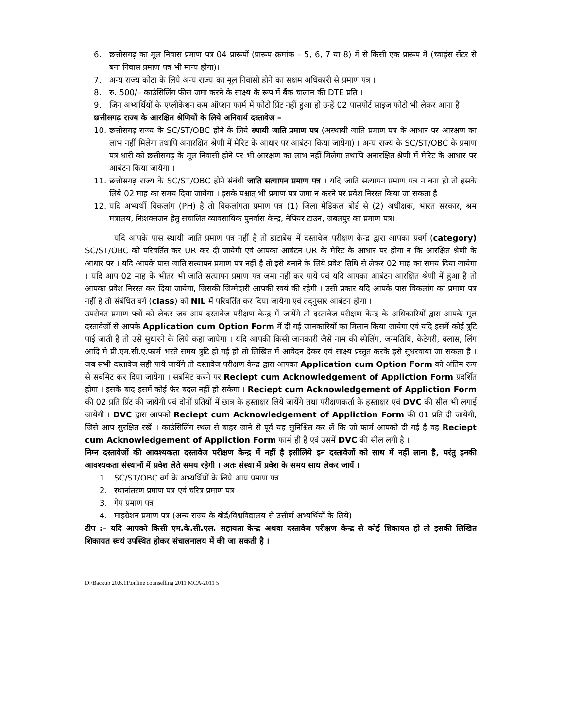6. छत्तीसगढ़ का मूल निवास प्रमाण पत्र 04 प्रारूपों (प्रारूप क्रमांक – 5, 6, 7 या 8) में से किसी एक प्रारूप में (च्वाइंस सेंटर से बना निवास प्रमाण पत्र भी मान्य होगा)।
7. अन्य राज्य कोटा के लिये अन्य राज्य का मूल निवासी होने का सक्षम अधिकारी से प्रमाण पत्र ।
8. रु. 500/– काउंसिलिंग फीस जमा करने के साक्ष्य के रूप में बैंक चालान की DTE प्रति ।
9. जिन अभ्यर्थियों के एप्लीकेशन कम ऑप्शन फार्म में फोटो प्रिंट नहीं हुआ हो उन्हें 02 पासपोर्ट साइज फोटो भी लेकर आना है
छत्तीसगढ़ राज्य के आरक्षित श्रेणियों के लिये अनिवार्य दस्तावेज –
10. छत्तीसगढ़ राज्य के SC/ST/OBC होने के लिये स्थायी जाति प्रमाण पत्र (अस्थायी जाति प्रमाण पत्र के आधार पर आरक्षण का लाभ नहीं मिलेगा तथापि अनारक्षित श्रेणी में मेरिट के आधार पर आबंटन किया जायेगा) । अन्य राज्य के SC/ST/OBC के प्रमाण पत्र धारी को छत्तीसगढ़ के मूल निवासी होने पर भी आरक्षण का लाभ नहीं मिलेगा तथापि अनारक्षित श्रेणी में मेरिट के आधार पर आबंटन किया जायेगा ।
11. छत्तीसगढ़ राज्य के SC/ST/OBC होने संबंधी जाति सत्यापन प्रमाण पत्र । यदि जाति सत्यापन प्रमाण पत्र न बना हो तो इसके लिये 02 माह का समय दिया जायेगा । इसके पश्चात् भी प्रमाण पत्र जमा न करने पर प्रवेश निरस्त किया जा सकता है
12. यदि अभ्यर्थी विकलांग (PH) है तो विकलांगता प्रमाण पत्र (1) जिला मेडिकल बोर्ड से (2) अधीक्षक, भारत सरकार, श्रम मंत्रालय, निःशक्तजन हेतु संचालित व्यावसायिक पुनर्वास केन्द्र, नेपियर टाउन, जबलपुर का प्रमाण पत्र।
यदि आपके पास स्थायी जाति प्रमाण पत्र नहीं है तो डाटाबेस में दस्तावेज परीक्षण केन्द्र द्वारा आपका प्रवर्ग (category) SC/ST/OBC को परिवर्तित कर UR कर दी जायेगी एवं आपका आबंटन UR के मेरिट के आधार पर होगा न कि आरक्षित श्रेणी के आधार पर । यदि आपके पास जाति सत्यापन प्रमाण पत्र नहीं है तो इसे बनाने के लिये प्रवेश तिथि से लेकर 02 माह का समय दिया जायेगा । यदि आप 02 माह के भीतर भी जाति सत्यापन प्रमाण पत्र जमा नहीं कर पाये एवं यदि आपका आबंटन आरक्षित श्रेणी में हुआ है तो आपका प्रवेश निरस्त कर दिया जायेगा, जिसकी जिम्मेदारी आपकी स्वयं की रहेगी । उसी प्रकार यदि आपके पास विकलांग का प्रमाण पत्र नहीं है तो संबंधित वर्ग (class) को NIL में परिवर्तित कर दिया जायेगा एवं तद्नुसार आबंटन होगा ।
उपरोक्त प्रमाण पत्रों को लेकर जब आप दस्तावेज परीक्षण केन्द्र में जायेंगे तो दस्तावेज परीक्षण केन्द्र के अधिकारियों द्वारा आपके मूल दस्तावेजों से आपके Application cum Option Form में दी गई जानकारियों का मिलान किया जायेगा एवं यदि इसमें कोई त्रुटि पाई जाती है तो उसे सुधारने के लिये कहा जायेगा । यदि आपकी किसी जानकारी जैसे नाम की स्पेलिंग, जन्मतिथि, केटेगरी, क्लास, लिंग आदि मे प्री.एम.सी.ए.फार्म भरते समय त्रुटि हो गई हो तो लिखित में आवेदन देकर एवं साक्ष्य प्रस्तुत करके इसे सुधरवाया जा सकता है । जब सभी दस्तावेज सही पाये जायेंगे तो दस्तावेज परीक्षण केन्द्र द्वारा आपका Application cum Option Form को अंतिम रूप से सबमिट कर दिया जायेगा । सबमिट करने पर Reciept cum Acknowledgement of Appliction Form प्रदर्शित होगा । इसके बाद इसमें कोई फेर बदल नहीं हो सकेगा । Reciept cum Acknowledgement of Appliction Form की 02 प्रति प्रिंट की जायेगी एवं दोनों प्रतियों में छात्र के हस्ताक्षर लिये जायेंगे तथा परीक्षणकर्ता के हस्ताक्षर एवं DVC की सील भी लगाई जायेगी । DVC द्वारा आपको Reciept cum Acknowledgement of Appliction Form की 01 प्रति दी जायेगी, जिसे आप सुरक्षित रखें । काउंसिलिंग स्थल से बाहर जाने से पूर्व यह सुनिश्चित कर लें कि जो फार्म आपको दी गई है वह Reciept cum Acknowledgement of Appliction Form फार्म ही है एवं उसमें DVC की सील लगी है ।
निम्न दस्तावेजों की आवश्यकता दस्तावेज परीक्षण केन्द्र में नहीं है इसीलिये इन दस्तावेजों को साथ में नहीं लाना है, परंतु इनकी आवश्यकता संस्थानों में प्रवेश लेते समय रहेगी । अतः संस्था में प्रवेश के समय साथ लेकर जायें ।
1. SC/ST/OBC वर्ग के अभ्यर्थियों के लिये आय प्रमाण पत्र
2. स्थानांतरण प्रमाण पत्र एवं चरित्र प्रमाण पत्र
3. गेप प्रमाण पत्र
4. माइग्रेशन प्रमाण पत्र (अन्य राज्य के बोर्ड/विश्वविद्यालय से उत्तीर्ण अभ्यर्थियों के लिये)
टीप :– यदि आपको किसी एम.के.सी.एल. सहायता केन्द्र अथवा दस्तावेज परीक्षण केन्द्र से कोई शिकायत हो तो इसकी लिखित शिकायत स्वयं उपस्थित होकर संचालनालय में की जा सकती है ।
D:\Backup 20.6.11\online counselling 2011 MCA-2011 5